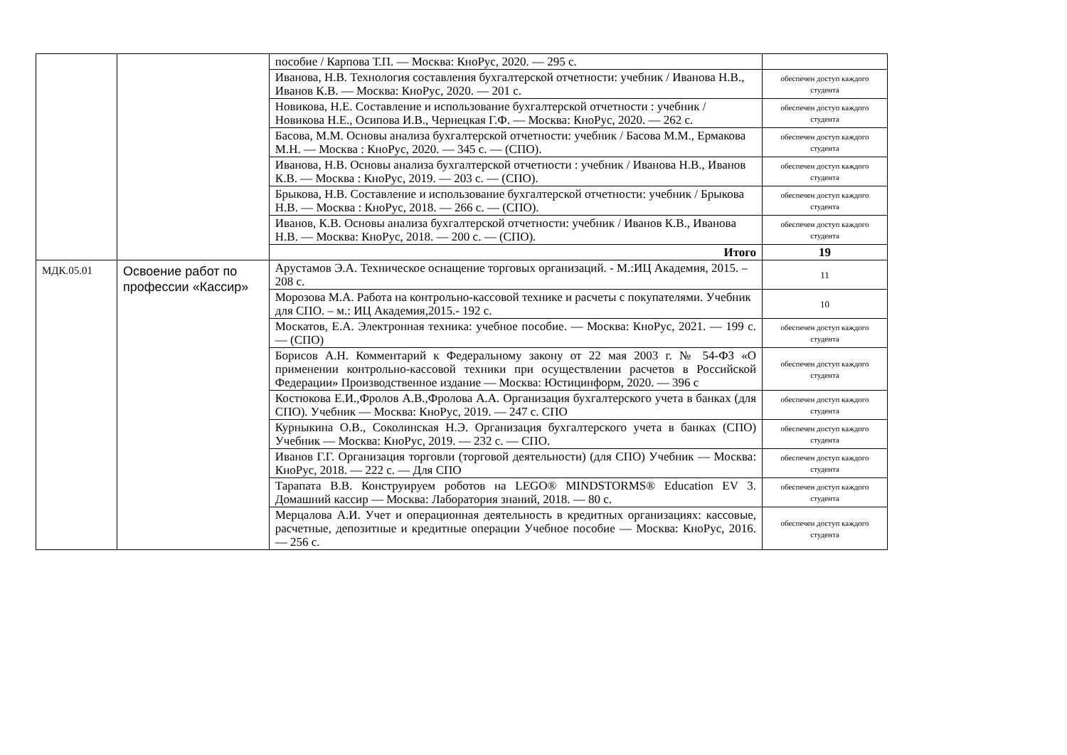| | | пособие / Карпова Т.П. — Москва: КноРус, 2020. — 295 с. | |
| | | Иванова, Н.В. Технология составления бухгалтерской отчетности: учебник / Иванова Н.В., Иванов К.В. — Москва: КноРус, 2020. — 201 с. | обеспечен доступ каждого студента |
| | | Новикова, Н.Е. Составление и использование бухгалтерской отчетности : учебник / Новикова Н.Е., Осипова И.В., Чернецкая Г.Ф. — Москва: КноРус, 2020. — 262 с. | обеспечен доступ каждого студента |
| | | Басова, М.М. Основы анализа бухгалтерской отчетности: учебник / Басова М.М., Ермакова М.Н. — Москва : КноРус, 2020. — 345 с. — (СПО). | обеспечен доступ каждого студента |
| | | Иванова, Н.В. Основы анализа бухгалтерской отчетности : учебник / Иванова Н.В., Иванов К.В. — Москва : КноРус, 2019. — 203 с. — (СПО). | обеспечен доступ каждого студента |
| | | Брыкова, Н.В. Составление и использование бухгалтерской отчетности: учебник / Брыкова Н.В. — Москва : КноРус, 2018. — 266 с. — (СПО). | обеспечен доступ каждого студента |
| | | Иванов, К.В. Основы анализа бухгалтерской отчетности: учебник / Иванов К.В., Иванова Н.В. — Москва: КноРус, 2018. — 200 с. — (СПО). | обеспечен доступ каждого студента |
| | | Итого | 19 |
| МДК.05.01 | Освоение работ по профессии «Кассир» | Арустамов Э.А. Техническое оснащение торговых организаций. - М.:ИЦ Академия, 2015. – 208 с. | 11 |
| | | Морозова М.А. Работа на контрольно-кассовой технике и расчеты с покупателями. Учебник для СПО. – м.: ИЦ Академия,2015.- 192 с. | 10 |
| | | Москатов, Е.А. Электронная техника: учебное пособие. — Москва: КноРус, 2021. — 199 с. — (СПО) | обеспечен доступ каждого студента |
| | | Борисов А.Н. Комментарий к Федеральному закону от 22 мая 2003 г. № 54-ФЗ «О применении контрольно-кассовой техники при осуществлении расчетов в Российской Федерации» Производственное издание — Москва: Юстицинформ, 2020. — 396 с | обеспечен доступ каждого студента |
| | | Костюкова Е.И.,Фролов А.В.,Фролова А.А. Организация бухгалтерского учета в банках (для СПО). Учебник — Москва: КноРус, 2019. — 247 с. СПО | обеспечен доступ каждого студента |
| | | Курныкина О.В., Соколинская Н.Э. Организация бухгалтерского учета в банках (СПО) Учебник — Москва: КноРус, 2019. — 232 с. — СПО. | обеспечен доступ каждого студента |
| | | Иванов Г.Г. Организация торговли (торговой деятельности) (для СПО) Учебник — Москва: КноРус, 2018. — 222 с. — Для СПО | обеспечен доступ каждого студента |
| | | Тарапата В.В. Конструируем роботов на LEGO® MINDSTORMS® Education EV 3. Домашний кассир — Москва: Лаборатория знаний, 2018. — 80 с. | обеспечен доступ каждого студента |
| | | Мерцалова А.И. Учет и операционная деятельность в кредитных организациях: кассовые, расчетные, депозитные и кредитные операции Учебное пособие — Москва: КноРус, 2016. — 256 с. | обеспечен доступ каждого студента |